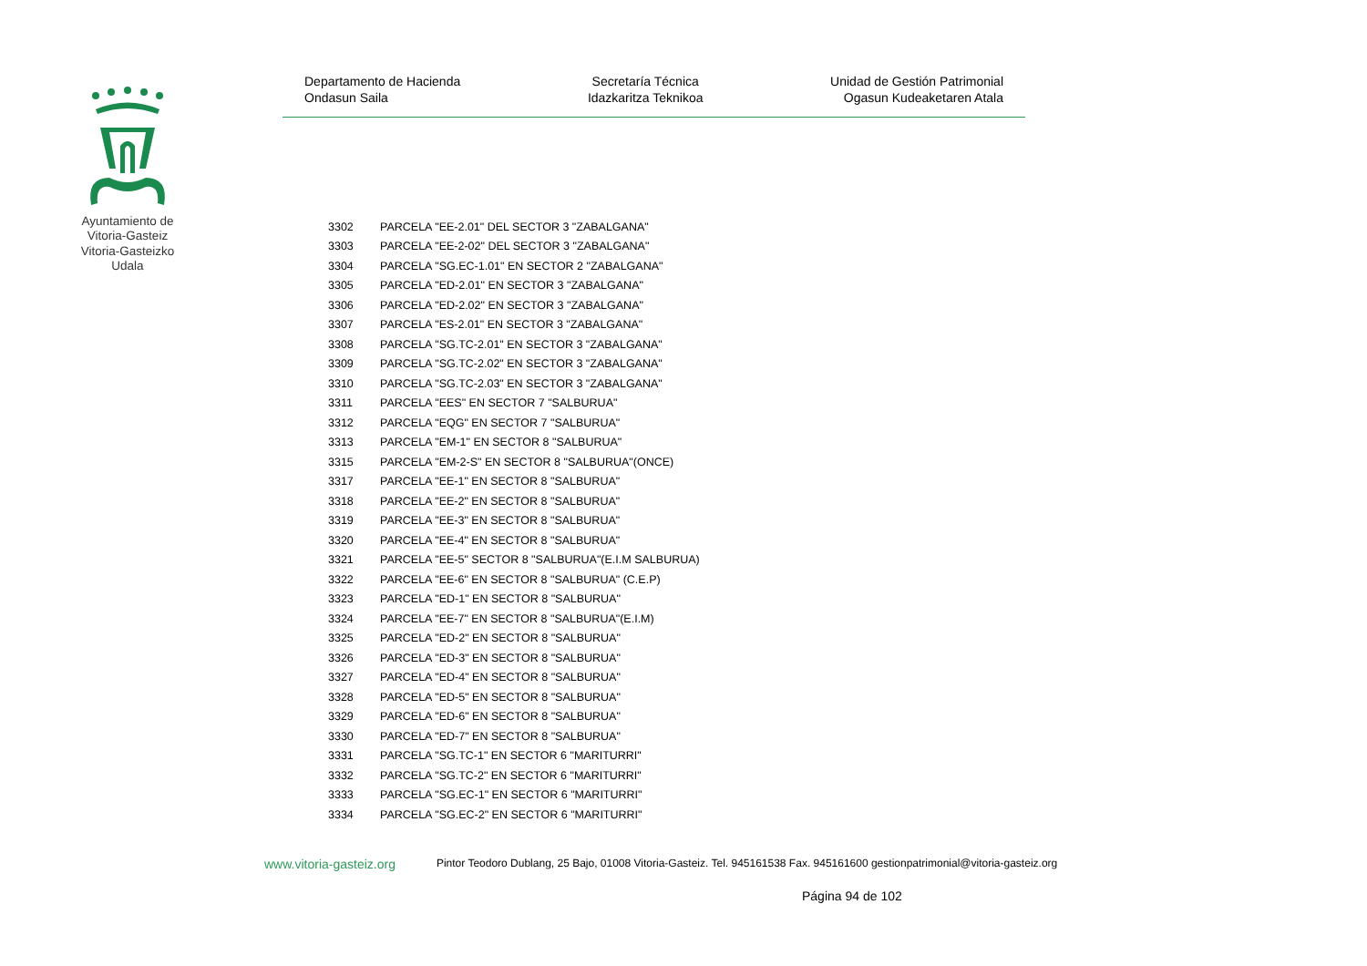Ayuntamiento de Vitoria-Gasteiz Vitoria-Gasteizko Udala
Departamento de Hacienda
Ondasun Saila
Secretaría Técnica
Idazkaritza Teknikoa
Unidad de Gestión Patrimonial
Ogasun Kudeaketaren Atala
| 3302 | PARCELA "EE-2.01" DEL SECTOR 3 "ZABALGANA" |
| 3303 | PARCELA "EE-2-02" DEL SECTOR 3 "ZABALGANA" |
| 3304 | PARCELA "SG.EC-1.01" EN SECTOR 2 "ZABALGANA" |
| 3305 | PARCELA "ED-2.01" EN SECTOR 3 "ZABALGANA" |
| 3306 | PARCELA "ED-2.02" EN SECTOR 3 "ZABALGANA" |
| 3307 | PARCELA "ES-2.01" EN SECTOR 3 "ZABALGANA" |
| 3308 | PARCELA "SG.TC-2.01" EN SECTOR 3 "ZABALGANA" |
| 3309 | PARCELA "SG.TC-2.02" EN SECTOR 3 "ZABALGANA" |
| 3310 | PARCELA "SG.TC-2.03" EN SECTOR 3 "ZABALGANA" |
| 3311 | PARCELA "EES" EN SECTOR 7 "SALBURUA" |
| 3312 | PARCELA "EQG" EN SECTOR 7 "SALBURUA" |
| 3313 | PARCELA "EM-1" EN SECTOR 8 "SALBURUA" |
| 3315 | PARCELA "EM-2-S" EN SECTOR 8 "SALBURUA"(ONCE) |
| 3317 | PARCELA "EE-1" EN SECTOR 8 "SALBURUA" |
| 3318 | PARCELA "EE-2" EN SECTOR 8 "SALBURUA" |
| 3319 | PARCELA "EE-3" EN SECTOR 8 "SALBURUA" |
| 3320 | PARCELA "EE-4" EN SECTOR 8 "SALBURUA" |
| 3321 | PARCELA "EE-5" SECTOR 8 "SALBURUA"(E.I.M SALBURUA) |
| 3322 | PARCELA "EE-6" EN SECTOR 8 "SALBURUA" (C.E.P) |
| 3323 | PARCELA "ED-1" EN SECTOR 8 "SALBURUA" |
| 3324 | PARCELA "EE-7" EN SECTOR 8 "SALBURUA"(E.I.M) |
| 3325 | PARCELA "ED-2" EN SECTOR 8 "SALBURUA" |
| 3326 | PARCELA "ED-3" EN SECTOR 8 "SALBURUA" |
| 3327 | PARCELA "ED-4" EN SECTOR 8 "SALBURUA" |
| 3328 | PARCELA "ED-5" EN SECTOR 8 "SALBURUA" |
| 3329 | PARCELA "ED-6" EN SECTOR 8 "SALBURUA" |
| 3330 | PARCELA "ED-7" EN SECTOR 8 "SALBURUA" |
| 3331 | PARCELA "SG.TC-1" EN SECTOR 6 "MARITURRI" |
| 3332 | PARCELA "SG.TC-2" EN SECTOR 6 "MARITURRI" |
| 3333 | PARCELA "SG.EC-1" EN SECTOR 6 "MARITURRI" |
| 3334 | PARCELA "SG.EC-2" EN SECTOR 6 "MARITURRI" |
www.vitoria-gasteiz.org Pintor Teodoro Dublang, 25 Bajo, 01008 Vitoria-Gasteiz. Tel. 945161538 Fax. 945161600 gestionpatrimonial@vitoria-gasteiz.org
Página 94 de 102